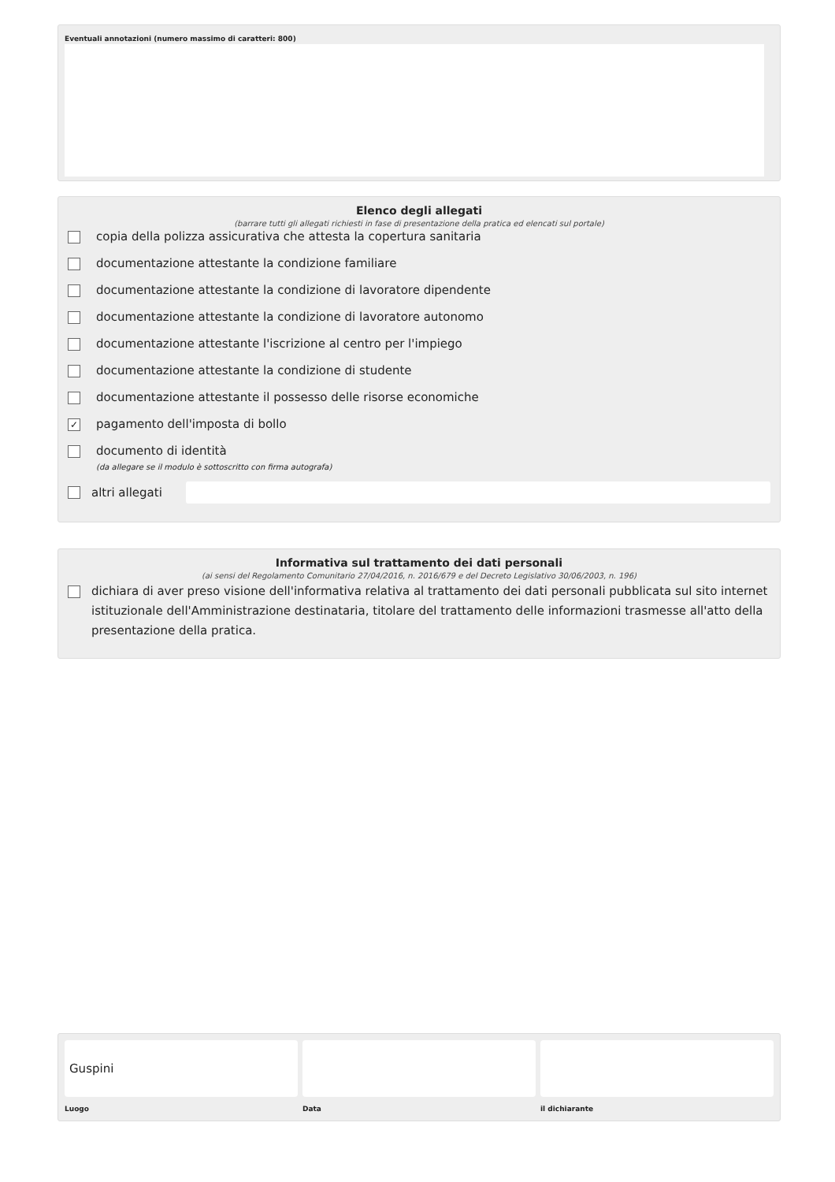Eventuali annotazioni (numero massimo di caratteri: 800)
Elenco degli allegati
(barrare tutti gli allegati richiesti in fase di presentazione della pratica ed elencati sul portale)
copia della polizza assicurativa che attesta la copertura sanitaria
documentazione attestante la condizione familiare
documentazione attestante la condizione di lavoratore dipendente
documentazione attestante la condizione di lavoratore autonomo
documentazione attestante l'iscrizione al centro per l'impiego
documentazione attestante la condizione di studente
documentazione attestante il possesso delle risorse economiche
✓ pagamento dell'imposta di bollo
documento di identità
(da allegare se il modulo è sottoscritto con firma autografa)
altri allegati
Informativa sul trattamento dei dati personali
(ai sensi del Regolamento Comunitario 27/04/2016, n. 2016/679 e del Decreto Legislativo 30/06/2003, n. 196)
dichiara di aver preso visione dell'informativa relativa al trattamento dei dati personali pubblicata sul sito internet istituzionale dell'Amministrazione destinataria, titolare del trattamento delle informazioni trasmesse all'atto della presentazione della pratica.
Guspini
Luogo
Data il dichiarante